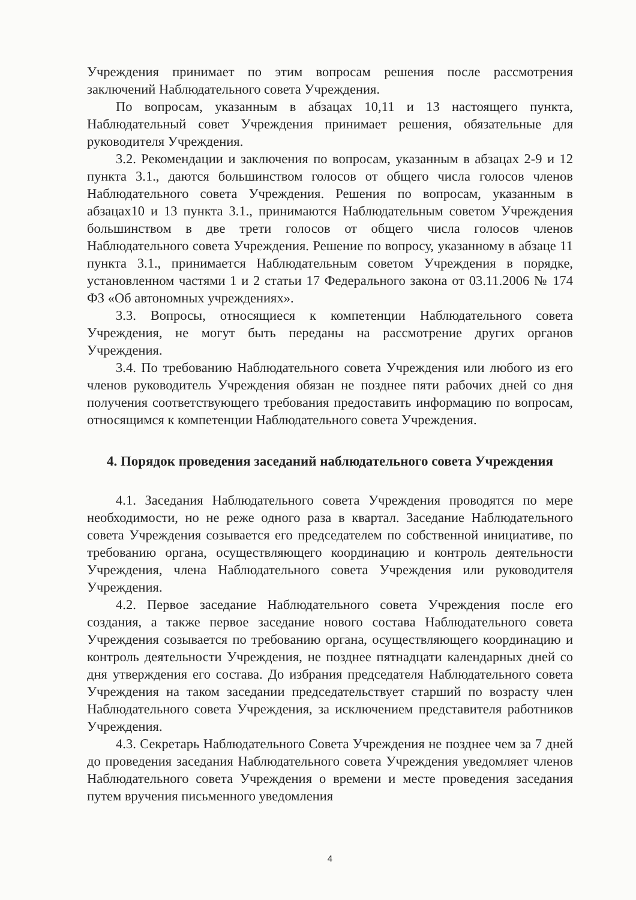Учреждения принимает по этим вопросам решения после рассмотрения заключений Наблюдательного совета Учреждения.
По вопросам, указанным в абзацах 10,11 и 13 настоящего пункта, Наблюдательный совет Учреждения принимает решения, обязательные для руководителя Учреждения.
3.2. Рекомендации и заключения по вопросам, указанным в абзацах 2-9 и 12 пункта 3.1., даются большинством голосов от общего числа голосов членов Наблюдательного совета Учреждения. Решения по вопросам, указанным в абзацах10 и 13 пункта 3.1., принимаются Наблюдательным советом Учреждения большинством в две трети голосов от общего числа голосов членов Наблюдательного совета Учреждения. Решение по вопросу, указанному в абзаце 11 пункта 3.1., принимается Наблюдательным советом Учреждения в порядке, установленном частями 1 и 2 статьи 17 Федерального закона от 03.11.2006 № 174 ФЗ «Об автономных учреждениях».
3.3. Вопросы, относящиеся к компетенции Наблюдательного совета Учреждения, не могут быть переданы на рассмотрение других органов Учреждения.
3.4. По требованию Наблюдательного совета Учреждения или любого из его членов руководитель Учреждения обязан не позднее пяти рабочих дней со дня получения соответствующего требования предоставить информацию по вопросам, относящимся к компетенции Наблюдательного совета Учреждения.
4. Порядок проведения заседаний наблюдательного совета Учреждения
4.1. Заседания Наблюдательного совета Учреждения проводятся по мере необходимости, но не реже одного раза в квартал. Заседание Наблюдательного совета Учреждения созывается его председателем по собственной инициативе, по требованию органа, осуществляющего координацию и контроль деятельности Учреждения, члена Наблюдательного совета Учреждения или руководителя Учреждения.
4.2. Первое заседание Наблюдательного совета Учреждения после его создания, а также первое заседание нового состава Наблюдательного совета Учреждения созывается по требованию органа, осуществляющего координацию и контроль деятельности Учреждения, не позднее пятнадцати календарных дней со дня утверждения его состава. До избрания председателя Наблюдательного совета Учреждения на таком заседании председательствует старший по возрасту член Наблюдательного совета Учреждения, за исключением представителя работников Учреждения.
4.3. Секретарь Наблюдательного Совета Учреждения не позднее чем за 7 дней до проведения заседания Наблюдательного совета Учреждения уведомляет членов Наблюдательного совета Учреждения о времени и месте проведения заседания путем вручения письменного уведомления
4